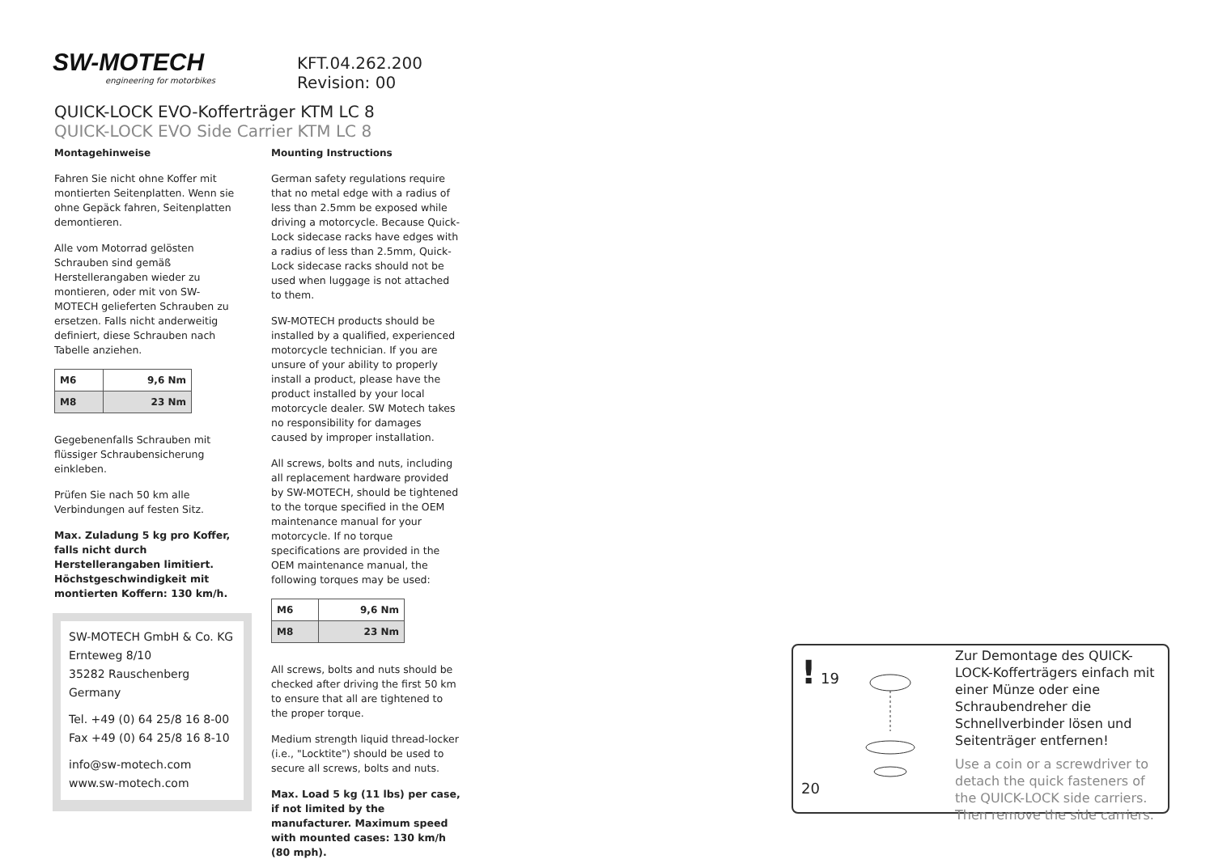SW-MOTECH
engineering for motorbikes
KFT.04.262.200
Revision: 00
QUICK-LOCK EVO-Kofferträger KTM LC 8
QUICK-LOCK EVO Side Carrier KTM LC 8
Montagehinweise
Fahren Sie nicht ohne Koffer mit montierten Seitenplatten. Wenn sie ohne Gepäck fahren, Seitenplatten demontieren.
Alle vom Motorrad gelösten Schrauben sind gemäß Herstellerangaben wieder zu montieren, oder mit von SW-MOTECH gelieferten Schrauben zu ersetzen. Falls nicht anderweitig definiert, diese Schrauben nach Tabelle anziehen.
| M6 | 9,6 Nm |
| M8 | 23 Nm |
Gegebenenfalls Schrauben mit flüssiger Schraubensicherung einkleben.
Prüfen Sie nach 50 km alle Verbindungen auf festen Sitz.
Max. Zuladung 5 kg pro Koffer, falls nicht durch Herstellerangaben limitiert. Höchstgeschwindigkeit mit montierten Koffern: 130 km/h.
Mounting Instructions
German safety regulations require that no metal edge with a radius of less than 2.5mm be exposed while driving a motorcycle. Because Quick-Lock sidecase racks have edges with a radius of less than 2.5mm, Quick-Lock sidecase racks should not be used when luggage is not attached to them.
SW-MOTECH products should be installed by a qualified, experienced motorcycle technician. If you are unsure of your ability to properly install a product, please have the product installed by your local motorcycle dealer. SW Motech takes no responsibility for damages caused by improper installation.
All screws, bolts and nuts, including all replacement hardware provided by SW-MOTECH, should be tightened to the torque specified in the OEM maintenance manual for your motorcycle. If no torque specifications are provided in the OEM maintenance manual, the following torques may be used:
| M6 | 9,6 Nm |
| M8 | 23 Nm |
All screws, bolts and nuts should be checked after driving the first 50 km to ensure that all are tightened to the proper torque.
Medium strength liquid thread-locker (i.e., "Locktite") should be used to secure all screws, bolts and nuts.
Max. Load 5 kg (11 lbs) per case, if not limited by the manufacturer. Maximum speed with mounted cases: 130 km/h (80 mph).
SW-MOTECH GmbH & Co. KG
Ernteweg 8/10
35282 Rauschenberg
Germany
Tel. +49 (0) 64 25/8 16 8-00
Fax +49 (0) 64 25/8 16 8-10
info@sw-motech.com
www.sw-motech.com
! 19 20
Zur Demontage des QUICK-LOCK-Kofferträgers einfach mit einer Münze oder eine Schraubendreher die Schnellverbinder lösen und Seitenträger entfernen!
Use a coin or a screwdriver to detach the quick fasteners of the QUICK-LOCK side carriers. Then remove the side carriers.